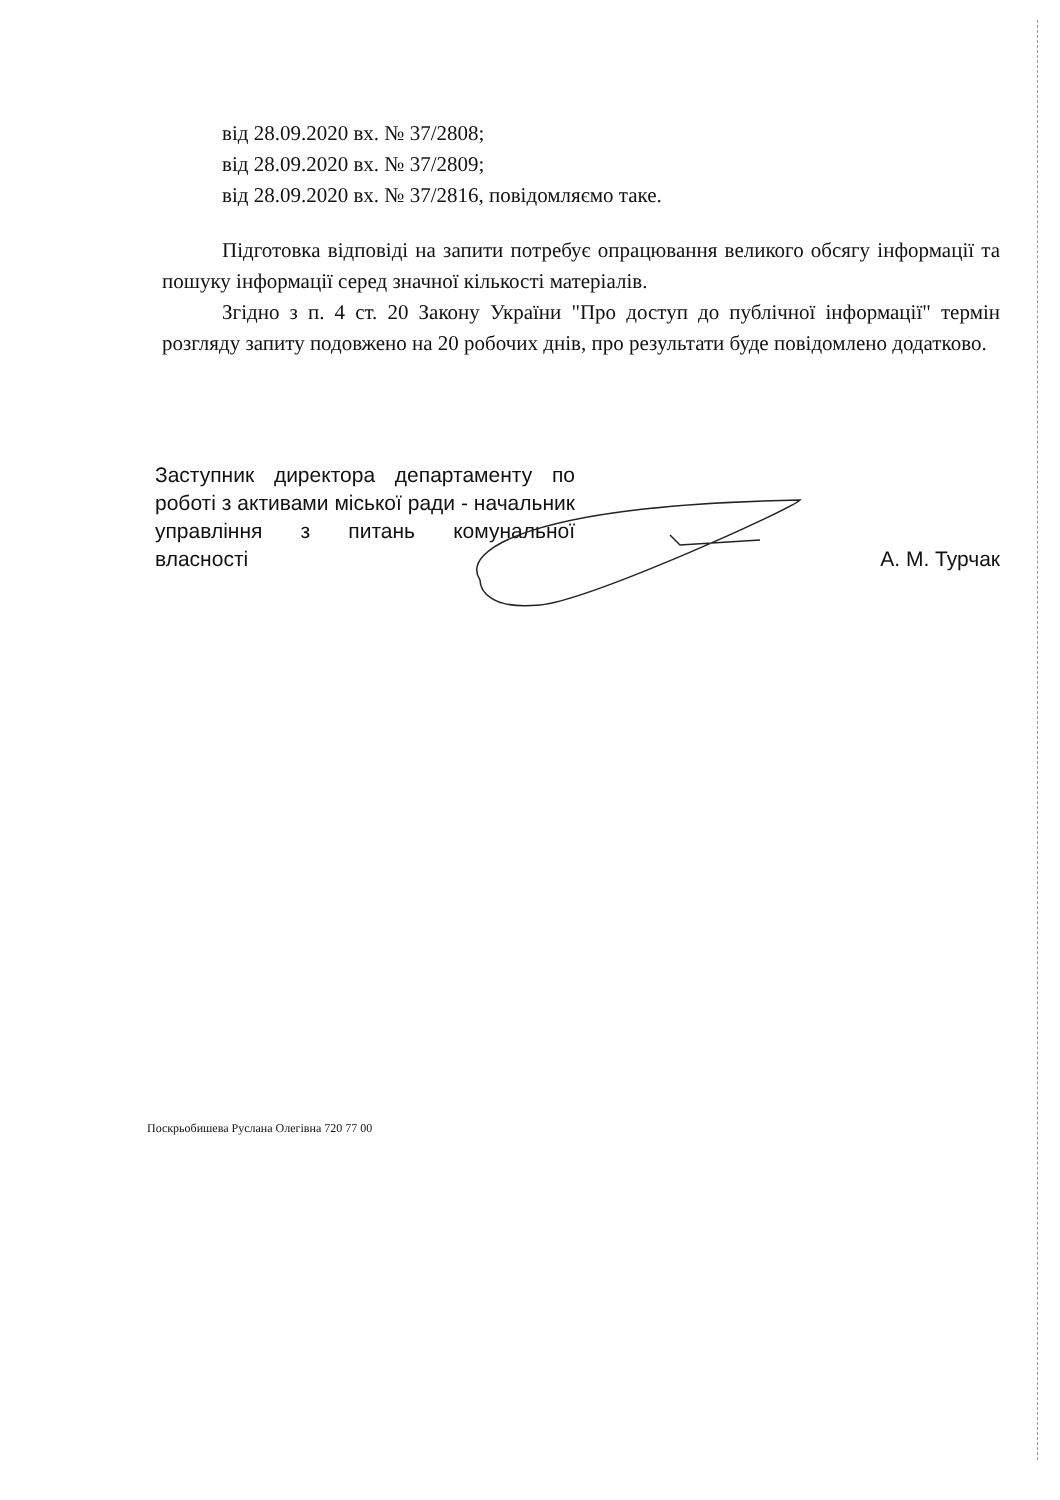від 28.09.2020 вх. № 37/2808;
від 28.09.2020 вх. № 37/2809;
від 28.09.2020 вх. № 37/2816, повідомляємо таке.
Підготовка відповіді на запити потребує опрацювання великого обсягу інформації та пошуку інформації серед значної кількості матеріалів.
Згідно з п. 4 ст. 20 Закону України "Про доступ до публічної інформації" термін розгляду запиту подовжено на 20 робочих днів, про результати буде повідомлено додатково.
Заступник директора департаменту по роботі з активами міської ради - начальник управління з питань комунальної власності
А. М. Турчак
Поскрьобишева Руслана Олегівна 720 77 00